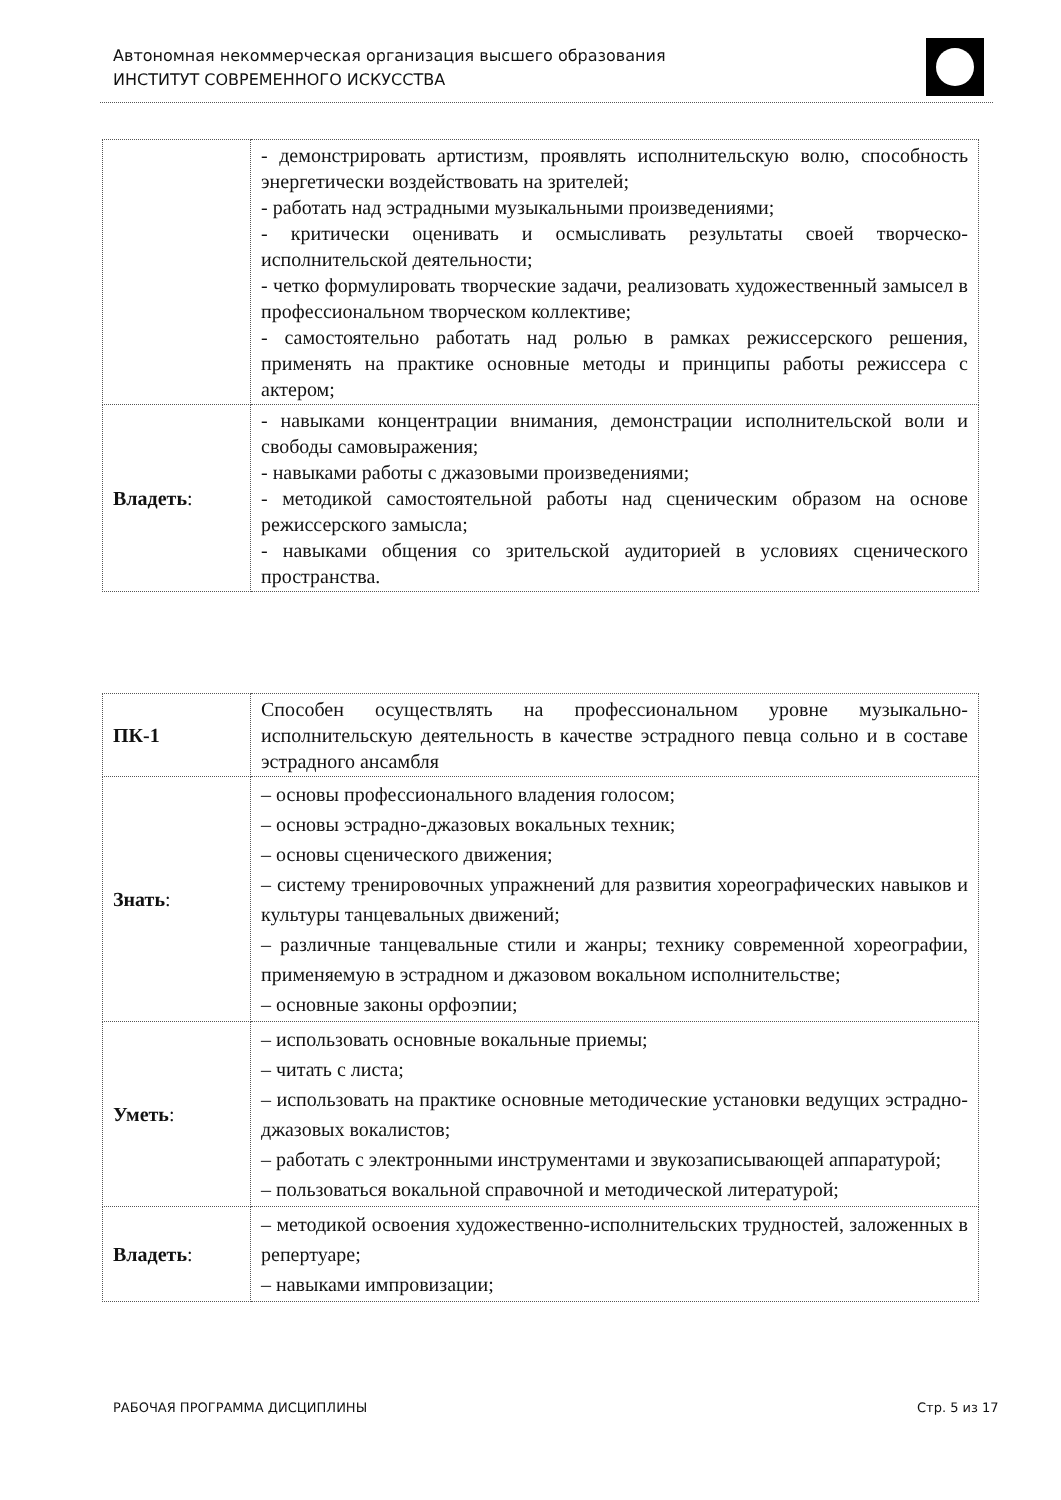Автономная некоммерческая организация высшего образования
ИНСТИТУТ СОВРЕМЕННОГО ИСКУССТВА
| | - демонстрировать артистизм, проявлять исполнительскую волю, способность энергетически воздействовать на зрителей; - работать над эстрадными музыкальными произведениями; - критически оценивать и осмысливать результаты своей творческо-исполнительской деятельности; - четко формулировать творческие задачи, реализовать художественный замысел в профессиональном творческом коллективе; - самостоятельно работать над ролью в рамках режиссерского решения, применять на практике основные методы и принципы работы режиссера с актером; |
| Владеть : | - навыками концентрации внимания, демонстрации исполнительской воли и свободы самовыражения; - навыками работы с джазовыми произведениями; - методикой самостоятельной работы над сценическим образом на основе режиссерского замысла; - навыками общения со зрительской аудиторией в условиях сценического пространства. |
| ПК-1 | Способен осуществлять на профессиональном уровне музыкально-исполнительскую деятельность в качестве эстрадного певца сольно и в составе эстрадного ансамбля |
| Знать : | – основы профессионального владения голосом; – основы эстрадно-джазовых вокальных техник; – основы сценического движения; – систему тренировочных упражнений для развития хореографических навыков и культуры танцевальных движений; – различные танцевальные стили и жанры; технику современной хореографии, применяемую в эстрадном и джазовом вокальном исполнительстве; – основные законы орфоэпии; |
| Уметь : | – использовать основные вокальные приемы; – читать с листа; – использовать на практике основные методические установки ведущих эстрадно-джазовых вокалистов; – работать с электронными инструментами и звукозаписывающей аппаратурой; – пользоваться вокальной справочной и методической литературой; |
| Владеть : | – методикой освоения художественно-исполнительских трудностей, заложенных в репертуаре; – навыками импровизации; |
РАБОЧАЯ ПРОГРАММА ДИСЦИПЛИНЫ Стр. 5 из 17